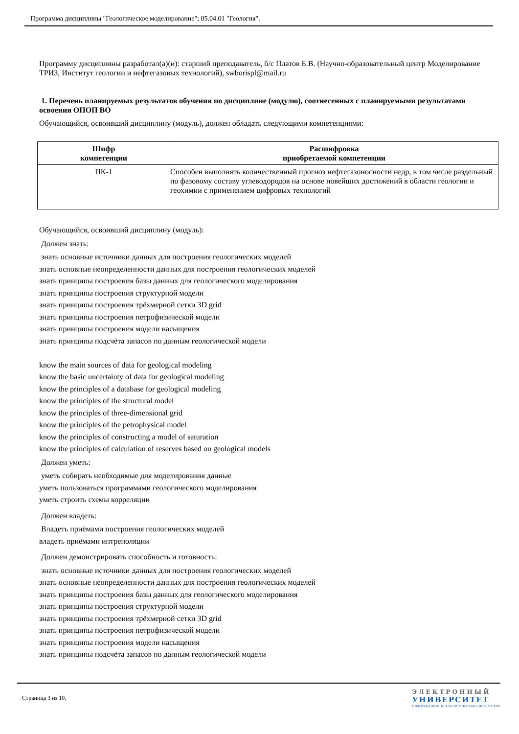Программа дисциплины "Геологическое моделирование"; 05.04.01 "Геология".
Программу дисциплины разработал(а)(и): старший преподаватель, б/с Платов Б.В. (Научно-образовательный центр Моделирование ТРИЗ, Институт геологии и нефтегазовых технологий), swborispl@mail.ru
1. Перечень планируемых результатов обучения по дисциплине (модулю), соотнесенных с планируемыми результатами освоения ОПОП ВО
Обучающийся, освоивший дисциплину (модуль), должен обладать следующими компетенциями:
| Шифр компетенции | Расшифровка приобретаемой компетенции |
| --- | --- |
| ПК-1 | Способен выполнять количественный прогноз нефтегазоносности недр, в том числе раздельный по фазовому составу углеводородов на основе новейших достижений в области геологии и геохимии с применением цифровых технологий |
Обучающийся, освоивший дисциплину (модуль):
Должен знать:
знать основные источники данных для построения геологических моделей
знать основные неопределенности данных для построения геологических моделей
знать принципы построения базы данных для геологического моделирования
знать принципы построения структурной модели
знать принципы построения трёхмерной сетки 3D grid
знать принципы построения петрофизической модели
знать принципы построения модели насыщения
знать принципы подсчёта запасов по данным геологической модели
know the main sources of data for geological modeling
know the basic uncertainty of data for geological modeling
know the principles of a database for geological modeling
know the principles of the structural model
know the principles of three-dimensional grid
know the principles of the petrophysical model
know the principles of constructing a model of saturation
know the principles of calculation of reserves based on geological models
Должен уметь:
уметь собирать необходимые для моделирования данные
уметь пользоваться программами геологического моделирования
уметь строить схемы корреляции
Должен владеть:
Владеть приёмами построения геологических моделей
владеть приёмами интреполяции
Должен демонстрировать способность и готовность:
знать основные источники данных для построения геологических моделей
знать основные неопределенности данных для построения геологических моделей
знать принципы построения базы данных для геологического моделирования
знать принципы построения структурной модели
знать принципы построения трёхмерной сетки 3D grid
знать принципы построения петрофизической модели
знать принципы построения модели насыщения
знать принципы подсчёта запасов по данным геологической модели
Страница 3 из 10.
ЭЛЕКТРОННЫЙ
УНИВЕРСИТЕТ
ИНФОРМАЦИОННО-АНАЛИТИЧЕСКАЯ СИСТЕМА КФУ